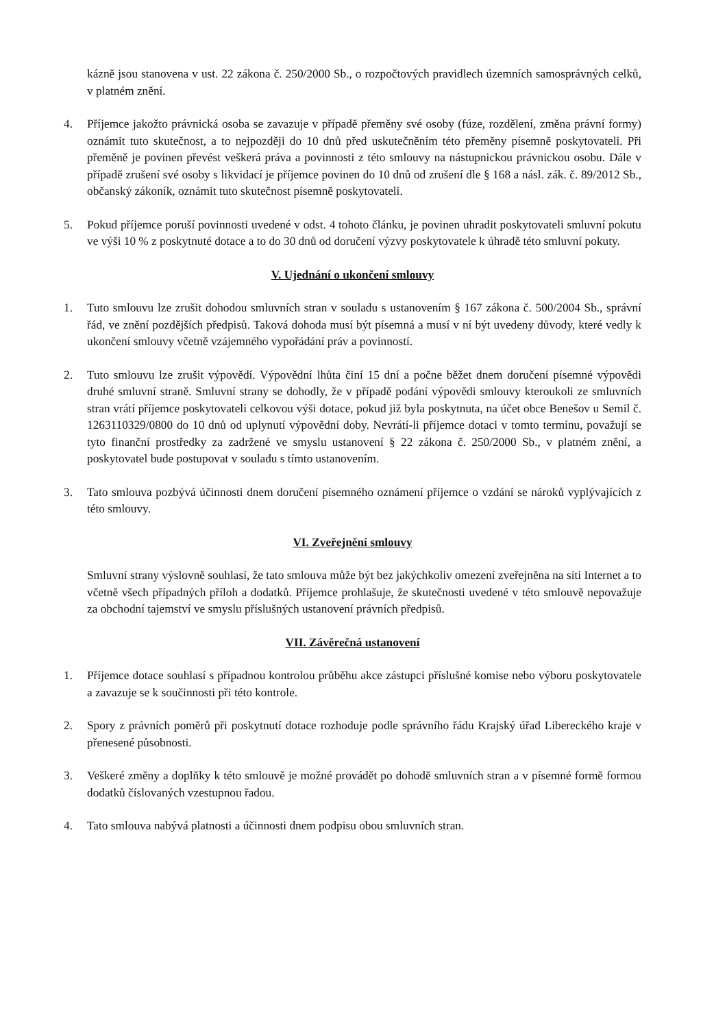kázně jsou stanovena v ust. 22 zákona č. 250/2000 Sb., o rozpočtových pravidlech územních samosprávných celků, v platném znění.
4. Příjemce jakožto právnická osoba se zavazuje v případě přeměny své osoby (fúze, rozdělení, změna právní formy) oznámit tuto skutečnost, a to nejpozději do 10 dnů před uskutečněním této přeměny písemně poskytovateli. Při přeměně je povinen převést veškerá práva a povinnosti z této smlouvy na nástupnickou právnickou osobu. Dále v případě zrušení své osoby s likvidací je příjemce povinen do 10 dnů od zrušení dle § 168 a násl. zák. č. 89/2012 Sb., občanský zákoník, oznámit tuto skutečnost písemně poskytovateli.
5. Pokud příjemce poruší povinnosti uvedené v odst. 4 tohoto článku, je povinen uhradit poskytovateli smluvní pokutu ve výši 10 % z poskytnuté dotace a to do 30 dnů od doručení výzvy poskytovatele k úhradě této smluvní pokuty.
V. Ujednání o ukončení smlouvy
1. Tuto smlouvu lze zrušit dohodou smluvních stran v souladu s ustanovením § 167 zákona č. 500/2004 Sb., správní řád, ve znění pozdějších předpisů. Taková dohoda musí být písemná a musí v ní být uvedeny důvody, které vedly k ukončení smlouvy včetně vzájemného vypořádání práv a povinností.
2. Tuto smlouvu lze zrušit výpovědí. Výpovědní lhůta činí 15 dní a počne běžet dnem doručení písemné výpovědi druhé smluvní straně. Smluvní strany se dohodly, že v případě podání výpovědi smlouvy kteroukoli ze smluvních stran vrátí příjemce poskytovateli celkovou výši dotace, pokud již byla poskytnuta, na účet obce Benešov u Semil č. 1263110329/0800 do 10 dnů od uplynutí výpovědní doby. Nevrátí-li příjemce dotaci v tomto termínu, považují se tyto finanční prostředky za zadržené ve smyslu ustanovení § 22 zákona č. 250/2000 Sb., v platném znění, a poskytovatel bude postupovat v souladu s tímto ustanovením.
3. Tato smlouva pozbývá účinnosti dnem doručení písemného oznámení příjemce o vzdání se nároků vyplývajících z této smlouvy.
VI. Zveřejnění smlouvy
Smluvní strany výslovně souhlasí, že tato smlouva může být bez jakýchkoliv omezení zveřejněna na síti Internet a to včetně všech případných příloh a dodatků. Příjemce prohlašuje, že skutečnosti uvedené v této smlouvě nepovažuje za obchodní tajemství ve smyslu příslušných ustanovení právních předpisů.
VII. Závěrečná ustanovení
1. Příjemce dotace souhlasí s případnou kontrolou průběhu akce zástupci příslušné komise nebo výboru poskytovatele a zavazuje se k součinnosti při této kontrole.
2. Spory z právních poměrů při poskytnutí dotace rozhoduje podle správního řádu Krajský úřad Libereckého kraje v přenesené působnosti.
3. Veškeré změny a doplňky k této smlouvě je možné provádět po dohodě smluvních stran a v písemné formě formou dodatků číslovaných vzestupnou řadou.
4. Tato smlouva nabývá platnosti a účinnosti dnem podpisu obou smluvních stran.